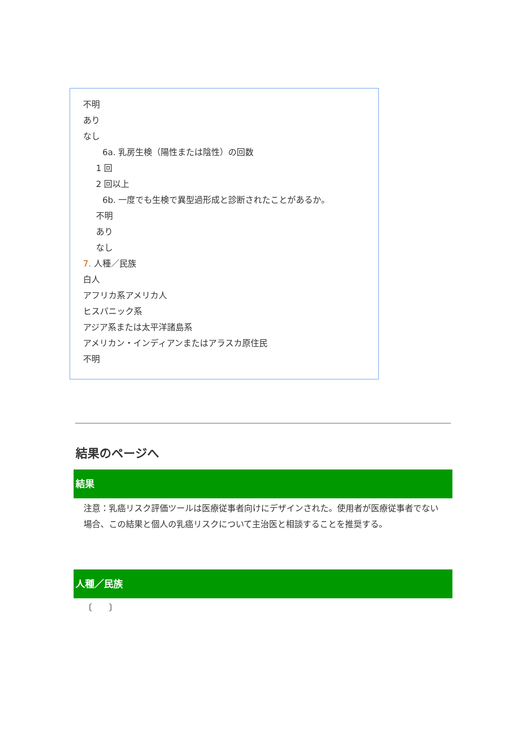不明
あり
なし
6a. 乳房生検（陽性または陰性）の回数
1 回
2 回以上
6b. 一度でも生検で異型過形成と診断されたことがあるか。
不明
あり
なし
7. 人種／民族
白人
アフリカ系アメリカ人
ヒスパニック系
アジア系または太平洋諸島系
アメリカン・インディアンまたはアラスカ原住民
不明
結果のページへ
結果
注意：乳癌リスク評価ツールは医療従事者向けにデザインされた。使用者が医療従事者でない場合、この結果と個人の乳癌リスクについて主治医と相談することを推奨する。
人種／民族
〔　　〕